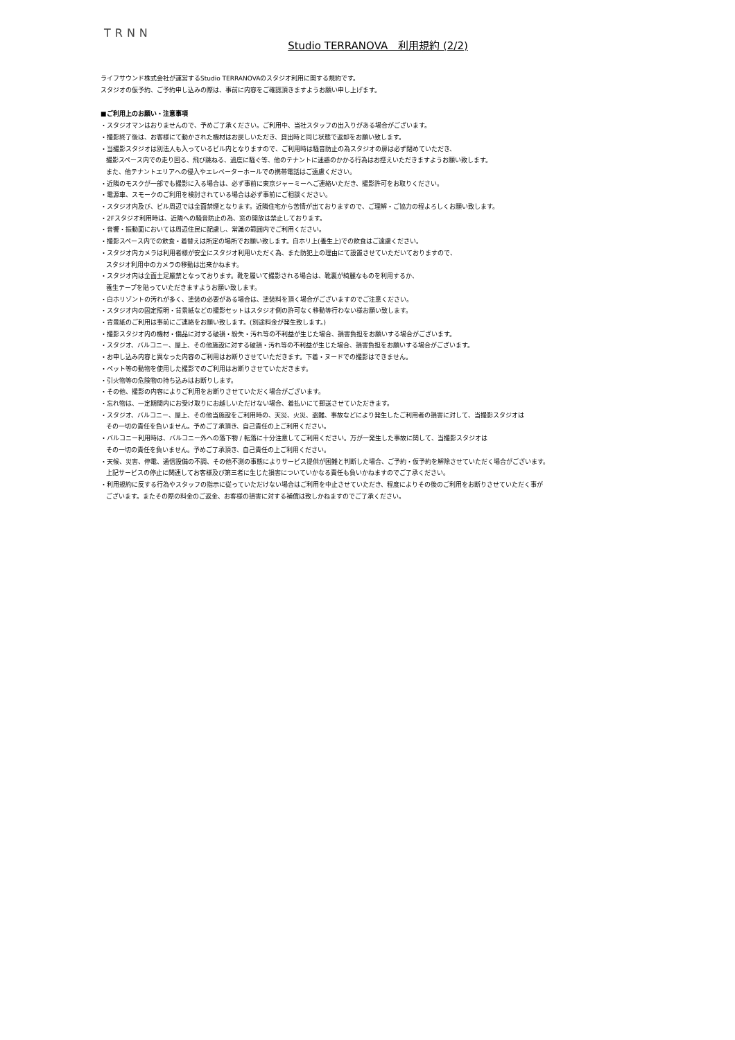TRNN
Studio TERRANOVA　利用規約 (2/2)
ライフサウンド株式会社が運営するStudio TERRANOVAのスタジオ利用に関する規約です。
スタジオの仮予約、ご予約申し込みの際は、事前に内容をご確認頂きますようお願い申し上げます。
■ご利用上のお願い・注意事項
・スタジオマンはおりませんので、予めご了承ください。ご利用中、当社スタッフの出入りがある場合がございます。
・撮影終了後は、お客様にて動かされた機材はお戻しいただき、貸出時と同じ状態で返却をお願い致します。
・当撮影スタジオは別法人も入っているビル内となりますので、ご利用時は騒音防止の為スタジオの扉は必ず閉めていただき、
撮影スペース内での走り回る、飛び跳ねる、過度に騒ぐ等、他のテナントに迷惑のかかる行為はお控えいただきますようお願い致します。
また、他テナントエリアへの侵入やエレベーターホールでの携帯電話はご遠慮ください。
・近隣のモスクが一部でも撮影に入る場合は、必ず事前に東京ジャーミーへご連絡いただき、撮影許可をお取りください。
・電源車、スモークのご利用を検討されている場合は必ず事前にご相談ください。
・スタジオ内及び、ビル周辺では全面禁煙となります。近隣住宅から苦情が出ておりますので、ご理解・ご協力の程よろしくお願い致します。
・2Fスタジオ利用時は、近隣への騒音防止の為、窓の開放は禁止しております。
・音響・振動面においては周辺住民に配慮し、常識の範囲内でご利用ください。
・撮影スペース内での飲食・着替えは所定の場所でお願い致します。白ホリ上(養生上)での飲食はご遠慮ください。
・スタジオ内カメラは利用者様が安全にスタジオ利用いただく為、また防犯上の理由にて設置させていただいておりますので、
スタジオ利用中のカメラの移動は出来かねます。
・スタジオ内は全面土足厳禁となっております。靴を履いて撮影される場合は、靴裏が綺麗なものを利用するか、
養生テープを貼っていただきますようお願い致します。
・白ホリゾントの汚れが多く、塗装の必要がある場合は、塗装料を頂く場合がございますのでご注意ください。
・スタジオ内の固定照明・背景紙などの撮影セットはスタジオ側の許可なく移動等行わない様お願い致します。
・背景紙のご利用は事前にご連絡をお願い致します。(別途料金が発生致します。)
・撮影スタジオ内の機材・備品に対する破損・紛失・汚れ等の不利益が生じた場合、損害負担をお願いする場合がございます。
・スタジオ、バルコニー、屋上、その他施設に対する破損・汚れ等の不利益が生じた場合、損害負担をお願いする場合がございます。
・お申し込み内容と異なった内容のご利用はお断りさせていただきます。下着・ヌードでの撮影はできません。
・ペット等の動物を使用した撮影でのご利用はお断りさせていただきます。
・引火物等の危険物の持ち込みはお断りします。
・その他、撮影の内容によりご利用をお断りさせていただく場合がございます。
・忘れ物は、一定期間内にお受け取りにお越しいただけない場合、着払いにて郵送させていただきます。
・スタジオ、バルコニー、屋上、その他当施設をご利用時の、天災、火災、盗難、事故などにより発生したご利用者の損害に対して、当撮影スタジオは
その一切の責任を負いません。予めご了承頂き、自己責任の上ご利用ください。
・バルコニー利用時は、バルコニー外への落下物 / 転落に十分注意してご利用ください。万が一発生した事故に関して、当撮影スタジオは
その一切の責任を負いません。予めご了承頂き、自己責任の上ご利用ください。
・天候、災害、停電、通信設備の不調、その他不測の事態によりサービス提供が困難と判断した場合、ご予約・仮予約を解除させていただく場合がございます。
上記サービスの停止に関連してお客様及び第三者に生じた損害についていかなる責任も負いかねますのでご了承ください。
・利用規約に反する行為やスタッフの指示に従っていただけない場合はご利用を中止させていただき、程度によりその後のご利用をお断りさせていただく事が
ございます。またその際の料金のご返金、お客様の損害に対する補償は致しかねますのでご了承ください。